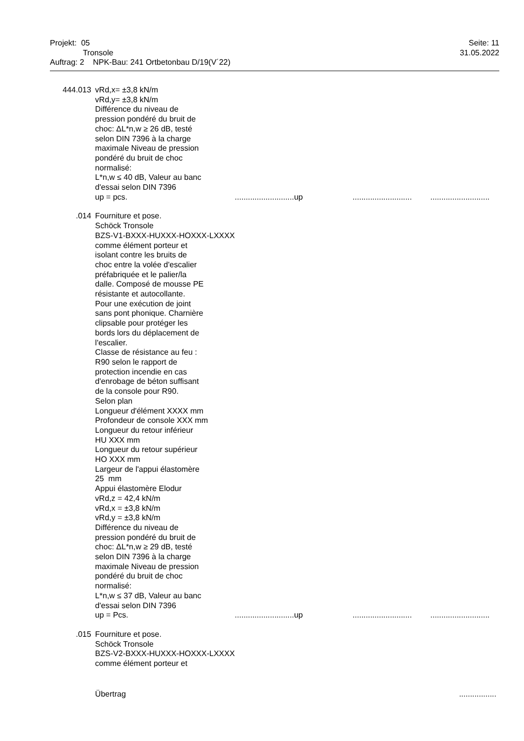| Projekt: 05 Tronsole Auftrag: 2 NPK-Bau: 241 Ortbetonbau D/19(V´22) | Seite: 11 31.05.2022 |
| 444.013 | vRd,x= ±3,8 kN/m vRd,y= ±3,8 kN/m Différence du niveau de pression pondéré du bruit de choc: ΔL*n,w ≥ 26 dB, testé selon DIN 7396 à la charge maximale Niveau de pression pondéré du bruit de choc normalisé: L*n,w ≤ 40 dB, Valeur au banc d'essai selon DIN 7396 up = pcs. | ........................... | up | ........................... | ........................... |
| .014 | Fourniture et pose. Schöck Tronsole BZS-V1-BXXX-HUXXX-HOXXX-LXXXX comme élément porteur et isolant contre les bruits de choc entre la volée d'escalier préfabriquée et le palier/la dalle. Composé de mousse PE résistante et autocollante. Pour une exécution de joint sans pont phonique. Charnière clipsable pour protéger les bords lors du déplacement de l'escalier. Classe de résistance au feu : R90 selon le rapport de protection incendie en cas d'enrobage de béton suffisant de la console pour R90. Selon plan Longueur d'élément XXXX mm Profondeur de console XXX mm Longueur du retour inférieur HU XXX mm Longueur du retour supérieur HO XXX mm Largeur de l'appui élastomère 25 mm Appui élastomère Elodur vRd,z = 42,4 kN/m vRd,x = ±3,8 kN/m vRd,y = ±3,8 kN/m Différence du niveau de pression pondéré du bruit de choc: ΔL*n,w ≥ 29 dB, testé selon DIN 7396 à la charge maximale Niveau de pression pondéré du bruit de choc normalisé: L*n,w ≤ 37 dB, Valeur au banc d'essai selon DIN 7396 up = Pcs. | ........................... | up | ........................... | ........................... |
| .015 | Fourniture et pose. Schöck Tronsole BZS-V2-BXXX-HUXXX-HOXXX-LXXXX comme élément porteur et | | | | |
| | Übertrag | | | | ................. |